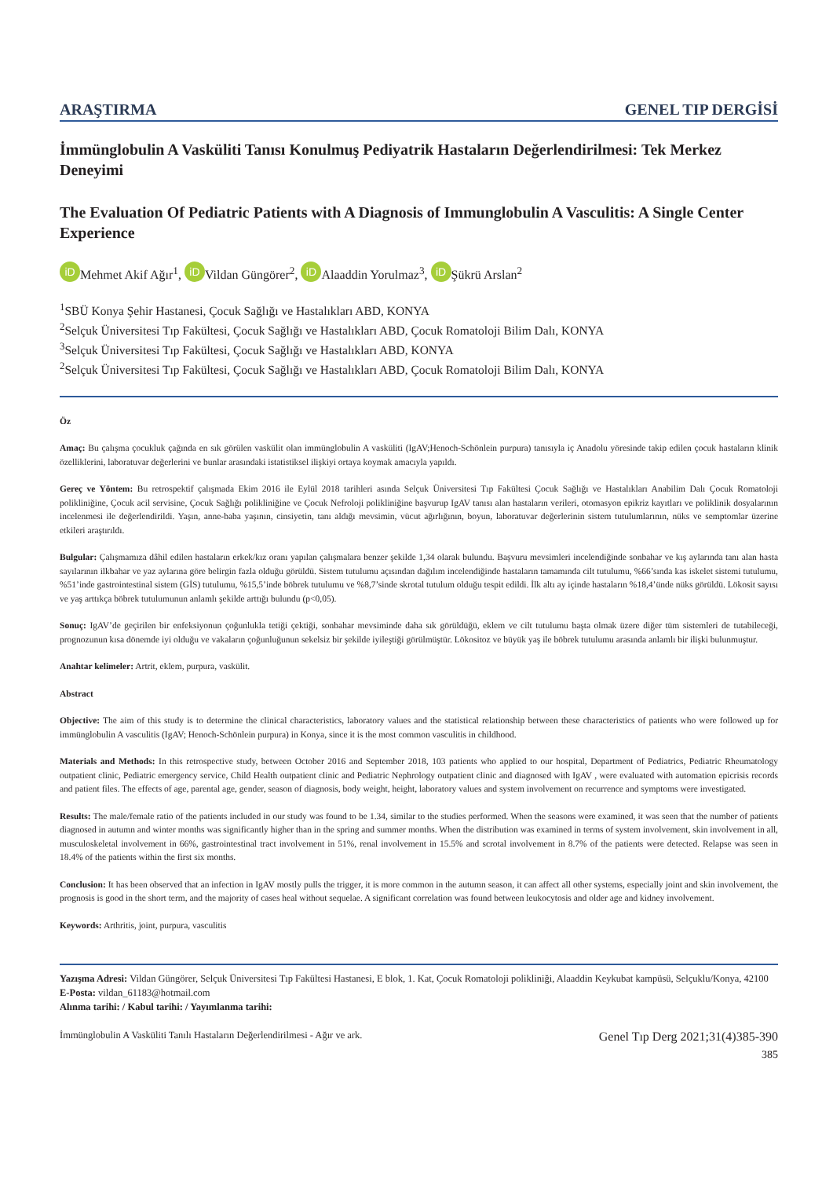ARAŞTIRMA GENEL TIP DERGİSİ
İmmünglobulin A Vasküliti Tanısı Konulmuş Pediyatrik Hastaların Değerlendirilmesi: Tek Merkez Deneyimi
The Evaluation Of Pediatric Patients with A Diagnosis of Immunglobulin A Vasculitis: A Single Center Experience
iD Mehmet Akif Ağır<sup>1</sup>, iD Vildan Güngörer<sup>2</sup>, iD Alaaddin Yorulmaz<sup>3</sup>, iD Şükrü Arslan<sup>2</sup>
<sup>1</sup> SBÜ Konya Şehir Hastanesi, Çocuk Sağlığı ve Hastalıkları ABD, KONYA
<sup>2</sup> Selçuk Üniversitesi Tıp Fakültesi, Çocuk Sağlığı ve Hastalıkları ABD, Çocuk Romatoloji Bilim Dalı, KONYA
<sup>3</sup> Selçuk Üniversitesi Tıp Fakültesi, Çocuk Sağlığı ve Hastalıkları ABD, KONYA
<sup>2</sup> Selçuk Üniversitesi Tıp Fakültesi, Çocuk Sağlığı ve Hastalıkları ABD, Çocuk Romatoloji Bilim Dalı, KONYA
Öz
Amaç: Bu çalışma çocukluk çağında en sık görülen vaskülit olan immünglobulin A vasküliti (IgAV;Henoch-Schönlein purpura) tanısıyla iç Anadolu yöresinde takip edilen çocuk hastaların klinik özelliklerini, laboratuvar değerlerini ve bunlar arasındaki istatistiksel ilişkiyi ortaya koymak amacıyla yapıldı.
Gereç ve Yöntem: Bu retrospektif çalışmada Ekim 2016 ile Eylül 2018 tarihleri asında Selçuk Üniversitesi Tıp Fakültesi Çocuk Sağlığı ve Hastalıkları Anabilim Dalı Çocuk Romatoloji polikliniğine, Çocuk acil servisine, Çocuk Sağlığı polikliniğine ve Çocuk Nefroloji polikliniğine başvurup IgAV tanısı alan hastaların verileri, otomasyon epikriz kayıtları ve poliklinik dosyalarının incelenmesi ile değerlendirildi. Yaşın, anne-baba yaşının, cinsiyetin, tanı aldığı mevsimin, vücut ağırlığının, boyun, laboratuvar değerlerinin sistem tutulumlarının, nüks ve semptomlar üzerine etkileri araştırıldı.
Bulgular: Çalışmamıza dâhil edilen hastaların erkek/kız oranı yapılan çalışmalara benzer şekilde 1,34 olarak bulundu. Başvuru mevsimleri incelendiğinde sonbahar ve kış aylarında tanı alan hasta sayılarının ilkbahar ve yaz aylarına göre belirgin fazla olduğu görüldü. Sistem tutulumu açısından dağılım incelendiğinde hastaların tamamında cilt tutulumu, %66’sında kas iskelet sistemi tutulumu, %51’inde gastrointestinal sistem (GİS) tutulumu, %15,5’inde böbrek tutulumu ve %8,7’sinde skrotal tutulum olduğu tespit edildi. İlk altı ay içinde hastaların %18,4’ünde nüks görüldü. Lökosit sayısı ve yaş arttıkça böbrek tutulumunun anlamlı şekilde arttığı bulundu (p<0,05).
Sonuç: IgAV’de geçirilen bir enfeksiyonun çoğunlukla tetiği çektiği, sonbahar mevsiminde daha sık görüldüğü, eklem ve cilt tutulumu başta olmak üzere diğer tüm sistemleri de tutabileceği, prognozunun kısa dönemde iyi olduğu ve vakaların çoğunluğunun sekelsiz bir şekilde iyileştiği görülmüştür. Lökositoz ve büyük yaş ile böbrek tutulumu arasında anlamlı bir ilişki bulunmuştur.
Anahtar kelimeler: Artrit, eklem, purpura, vaskülit.
Abstract
Objective: The aim of this study is to determine the clinical characteristics, laboratory values and the statistical relationship between these characteristics of patients who were followed up for immünglobulin A vasculitis (IgAV; Henoch-Schönlein purpura) in Konya, since it is the most common vasculitis in childhood.
Materials and Methods: In this retrospective study, between October 2016 and September 2018, 103 patients who applied to our hospital, Department of Pediatrics, Pediatric Rheumatology outpatient clinic, Pediatric emergency service, Child Health outpatient clinic and Pediatric Nephrology outpatient clinic and diagnosed with IgAV , were evaluated with automation epicrisis records and patient files. The effects of age, parental age, gender, season of diagnosis, body weight, height, laboratory values and system involvement on recurrence and symptoms were investigated.
Results: The male/female ratio of the patients included in our study was found to be 1.34, similar to the studies performed. When the seasons were examined, it was seen that the number of patients diagnosed in autumn and winter months was significantly higher than in the spring and summer months. When the distribution was examined in terms of system involvement, skin involvement in all, musculoskeletal involvement in 66%, gastrointestinal tract involvement in 51%, renal involvement in 15.5% and scrotal involvement in 8.7% of the patients were detected. Relapse was seen in 18.4% of the patients within the first six months.
Conclusion: It has been observed that an infection in IgAV mostly pulls the trigger, it is more common in the autumn season, it can affect all other systems, especially joint and skin involvement, the prognosis is good in the short term, and the majority of cases heal without sequelae. A significant correlation was found between leukocytosis and older age and kidney involvement.
Keywords: Arthritis, joint, purpura, vasculitis
Yazışma Adresi: Vildan Güngörer, Selçuk Üniversitesi Tıp Fakültesi Hastanesi, E blok, 1. Kat, Çocuk Romatoloji polikliniği, Alaaddin Keykubat kampüsü, Selçuklu/Konya, 42100
E-Posta: vildan_61183@hotmail.com
Alınma tarihi: / Kabul tarihi: / Yayımlanma tarihi:
İmmünglobulin A Vasküliti Tanılı Hastaların Değerlendirilmesi - Ağır ve ark. Genel Tıp Derg 2021;31(4)385-390
385